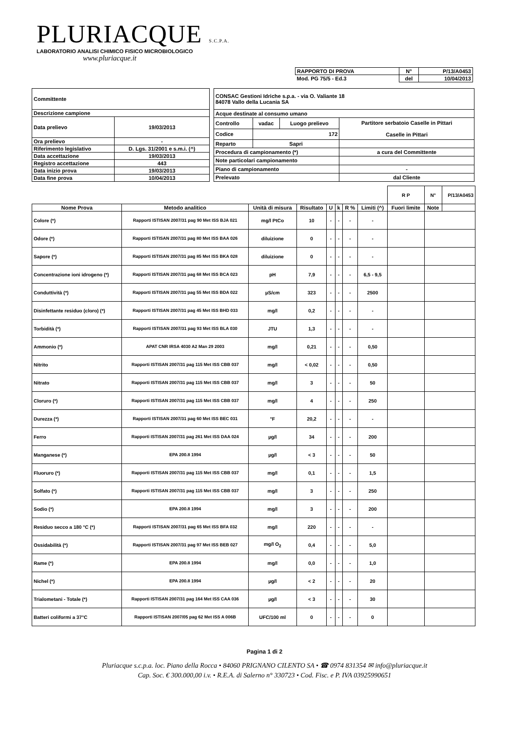PLURIACQUE S.C.P.A.
LABORATORIO ANALISI CHIMICO FISICO MICROBIOLOGICO
www.pluriacque.it
| RAPPORTO DI PROVA | N° | P/13/A0453 |
| Mod. PG 75/5 - Ed.3 | del | 10/04/2013 |
| Committente | |
| Descrizione campione | |
| Data prelievo | 19/03/2013 |
| Ora prelievo | - |
| Riferimento legislativo | D. Lgs. 31/2001 e s.m.i. (^) |
| Data accettazione | 19/03/2013 |
| Registro accettazione | 443 |
| Data inizio prova | 19/03/2013 |
| Data fine prova | 10/04/2013 |
| CONSAC Gestioni Idriche s.p.a. - via O. Valiante 18 84078 Vallo della Lucania SA | | | |
| Acque destinate al consumo umano | | | |
| Controllo | vadac | Luogo prelievo | Partitore serbatoio Caselle in Pittari Caselle in Pittari |
| Codice | 172 | | |
| Reparto | Sapri | | |
| Procedura di campionamento (*) | | | a cura del Committente |
| Note particolari campionamento | | | |
| Piano di campionamento | | | - |
| Prelevato | | | dal Cliente |
| | | | | | | | | R P | N° | P/13/A0453 |
| Nome Prova | Metodo analitico | Unità di misura | Risultato | U | k | R % | Limiti (^) | Fuori limite | Note | |
| Colore (*) | Rapporti ISTISAN 2007/31 pag 90 Met ISS BJA 021 | mg/l PtCo | 10 | - | - | - | - | | | |
| Odore (*) | Rapporti ISTISAN 2007/31 pag 80 Met ISS BAA 026 | diluizione | 0 | - | - | - | - | | | |
| Sapore (*) | Rapporti ISTISAN 2007/31 pag 85 Met ISS BKA 028 | diluizione | 0 | - | - | - | - | | | |
| Concentrazione ioni idrogeno (*) | Rapporti ISTISAN 2007/31 pag 68 Met ISS BCA 023 | pH | 7,9 | - | - | - | 6,5 - 9,5 | | | |
| Conduttività (*) | Rapporti ISTISAN 2007/31 pag 55 Met ISS BDA 022 | µS/cm | 323 | - | - | - | 2500 | | | |
| Disinfettante residuo (cloro) (*) | Rapporti ISTISAN 2007/31 pag 45 Met ISS BHD 033 | mg/l | 0,2 | - | - | - | - | | | |
| Torbidità (*) | Rapporti ISTISAN 2007/31 pag 93 Met ISS BLA 030 | JTU | 1,3 | - | - | - | - | | | |
| Ammonio (*) | APAT CNR IRSA 4030 A2 Man 29 2003 | mg/l | 0,21 | - | - | - | 0,50 | | | |
| Nitrito | Rapporti ISTISAN 2007/31 pag 115 Met ISS CBB 037 | mg/l | < 0,02 | - | - | - | 0,50 | | | |
| Nitrato | Rapporti ISTISAN 2007/31 pag 115 Met ISS CBB 037 | mg/l | 3 | - | - | - | 50 | | | |
| Cloruro (*) | Rapporti ISTISAN 2007/31 pag 115 Met ISS CBB 037 | mg/l | 4 | - | - | - | 250 | | | |
| Durezza (*) | Rapporti ISTISAN 2007/31 pag 60 Met ISS BEC 031 | °F | 20,2 | - | - | - | - | | | |
| Ferro | Rapporti ISTISAN 2007/31 pag 261 Met ISS DAA 024 | µg/l | 34 | - | - | - | 200 | | | |
| Manganese (*) | EPA 200.8 1994 | µg/l | < 3 | - | - | - | 50 | | | |
| Fluoruro (*) | Rapporti ISTISAN 2007/31 pag 115 Met ISS CBB 037 | mg/l | 0,1 | - | - | - | 1,5 | | | |
| Solfato (*) | Rapporti ISTISAN 2007/31 pag 115 Met ISS CBB 037 | mg/l | 3 | - | - | - | 250 | | | |
| Sodio (*) | EPA 200.8 1994 | mg/l | 3 | - | - | - | 200 | | | |
| Residuo secco a 180 °C (*) | Rapporti ISTISAN 2007/31 pag 65 Met ISS BFA 032 | mg/l | 220 | - | - | - | - | | | |
| Ossidabilità (*) | Rapporti ISTISAN 2007/31 pag 97 Met ISS BEB 027 | mg/l O<sub>2</sub> | 0,4 | - | - | - | 5,0 | | | |
| Rame (*) | EPA 200.8 1994 | mg/l | 0,0 | - | - | - | 1,0 | | | |
| Nichel (*) | EPA 200.8 1994 | µg/l | < 2 | - | - | - | 20 | | | |
| Trialometani - Totale (*) | Rapporti ISTISAN 2007/31 pag 164 Met ISS CAA 036 | µg/l | < 3 | - | - | - | 30 | | | |
| Batteri coliformi a 37°C | Rapporti ISTISAN 2007/05 pag 62 Met ISS A 006B | UFC/100 ml | 0 | - | - | - | 0 | | | |
Pagina 1 di 2
Pluriacque s.c.p.a. loc. Piano della Rocca • 84060 PRIGNANO CILENTO SA • ☎ 0974 831354 ✉ info@pluriacque.it
Cap. Soc. € 300.000,00 i.v. • R.E.A. di Salerno n° 330723 • Cod. Fisc. e P. IVA 03925990651